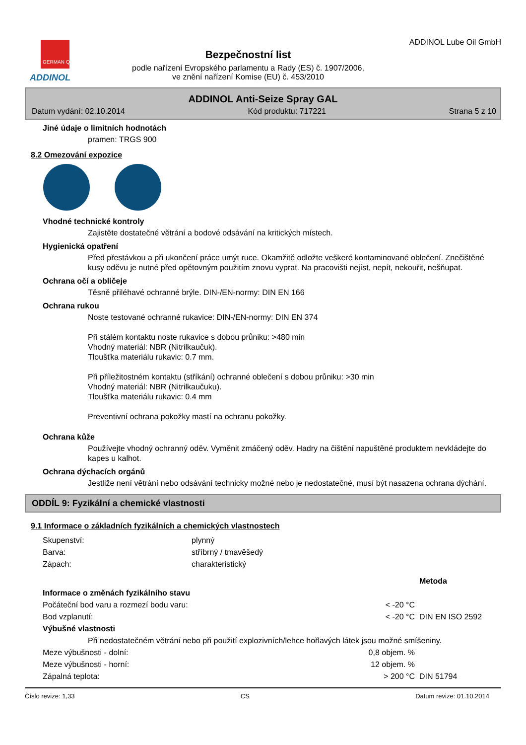GERMAN QUALITY
ADDINOL
Bezpečnostní list
podle nařízení Evropského parlamentu a Rady (ES) č. 1907/2006,
ve znění nařízení Komise (EU) č. 453/2010
ADDINOL Lube Oil GmbH
ADDINOL Anti-Seize Spray GAL
Datum vydání: 02.10.2014 Kód produktu: 717221 Strana 5 z 10
Jiné údaje o limitních hodnotách
pramen: TRGS 900
8.2 Omezování expozice
Vhodné technické kontroly
Zajistěte dostatečné větrání a bodové odsávání na kritických místech.
Hygienická opatření
Před přestávkou a při ukončení práce umýt ruce. Okamžitě odložte veškeré kontaminované oblečení. Znečištěné kusy oděvu je nutné před opětovným použitím znovu vyprat. Na pracovišti nejíst, nepít, nekouřit, nešňupat.
Ochrana očí a obličeje
Těsně přiléhavé ochranné brýle. DIN-/EN-normy: DIN EN 166
Ochrana rukou
Noste testované ochranné rukavice: DIN-/EN-normy: DIN EN 374
Při stálém kontaktu noste rukavice s dobou průniku: >480 min
Vhodný materiál: NBR (Nitrilkaučuk).
Tloušťka materiálu rukavic: 0.7 mm.
Při příležitostném kontaktu (stříkání) ochranné oblečení s dobou průniku: >30 min
Vhodný materiál: NBR (Nitrilkaučuku).
Tloušťka materiálu rukavic: 0.4 mm
Preventivní ochrana pokožky mastí na ochranu pokožky.
Ochrana kůže
Používejte vhodný ochranný oděv. Vyměnit zmáčený oděv. Hadry na čištění napuštěné produktem nevkládejte do kapes u kalhot.
Ochrana dýchacích orgánů
Jestliže není větrání nebo odsávání technicky možné nebo je nedostatečné, musí být nasazena ochrana dýchání.
ODDÍL 9: Fyzikální a chemické vlastnosti
9.1 Informace o základních fyzikálních a chemických vlastnostech
| Skupenství: | plynný |
| Barva: | stříbrný / tmavěšedý |
| Zápach: | charakteristický |
| | | Metoda |
| Informace o změnách fyzikálního stavu | | |
| Počáteční bod varu a rozmezí bodu varu: | < -20 °C | |
| Bod vzplanutí: | < -20 °C | DIN EN ISO 2592 |
| Výbušné vlastnosti | | |
| Při nedostatečném větrání nebo při použití explozivních/lehce hořlavých látek jsou možné smíšeniny. | | |
| Meze výbušnosti - dolní: | 0,8 objem. % | |
| Meze výbušnosti - horní: | 12 objem. % | |
| Zápalná teplota: | > 200 °C | DIN 51794 |
Číslo revize: 1,33 CS Datum revize: 01.10.2014